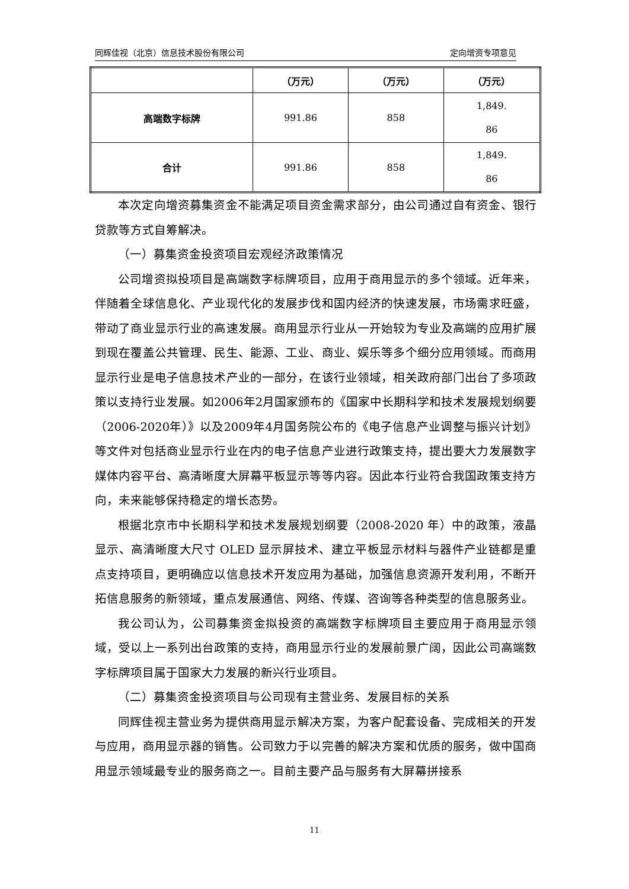同辉佳视（北京）信息技术股份有限公司 定向增资专项意见
| | （万元） | （万元） | （万元） |
| 高端数字标牌 | 991.86 | 858 | 1,849. 86 |
| 合计 | 991.86 | 858 | 1,849. 86 |
本次定向增资募集资金不能满足项目资金需求部分，由公司通过自有资金、银行贷款等方式自筹解决。
（一）募集资金投资项目宏观经济政策情况
公司增资拟投项目是高端数字标牌项目，应用于商用显示的多个领域。近年来，伴随着全球信息化、产业现代化的发展步伐和国内经济的快速发展，市场需求旺盛，带动了商业显示行业的高速发展。商用显示行业从一开始较为专业及高端的应用扩展到现在覆盖公共管理、民生、能源、工业、商业、娱乐等多个细分应用领域。而商用显示行业是电子信息技术产业的一部分，在该行业领域，相关政府部门出台了多项政策以支持行业发展。如2006年2月国家颁布的《国家中长期科学和技术发展规划纲要（2006-2020年）》以及2009年4月国务院公布的《电子信息产业调整与振兴计划》等文件对包括商业显示行业在内的电子信息产业进行政策支持，提出要大力发展数字媒体内容平台、高清晰度大屏幕平板显示等等内容。因此本行业符合我国政策支持方向，未来能够保持稳定的增长态势。
根据北京市中长期科学和技术发展规划纲要（2008-2020 年）中的政策，液晶显示、高清晰度大尺寸 OLED 显示屏技术、建立平板显示材料与器件产业链都是重点支持项目，更明确应以信息技术开发应用为基础，加强信息资源开发利用，不断开拓信息服务的新领域，重点发展通信、网络、传媒、咨询等各种类型的信息服务业。
我公司认为，公司募集资金拟投资的高端数字标牌项目主要应用于商用显示领域，受以上一系列出台政策的支持，商用显示行业的发展前景广阔，因此公司高端数字标牌项目属于国家大力发展的新兴行业项目。
（二）募集资金投资项目与公司现有主营业务、发展目标的关系
同辉佳视主营业务为提供商用显示解决方案，为客户配套设备、完成相关的开发与应用，商用显示器的销售。公司致力于以完善的解决方案和优质的服务，做中国商用显示领域最专业的服务商之一。目前主要产品与服务有大屏幕拼接系
11